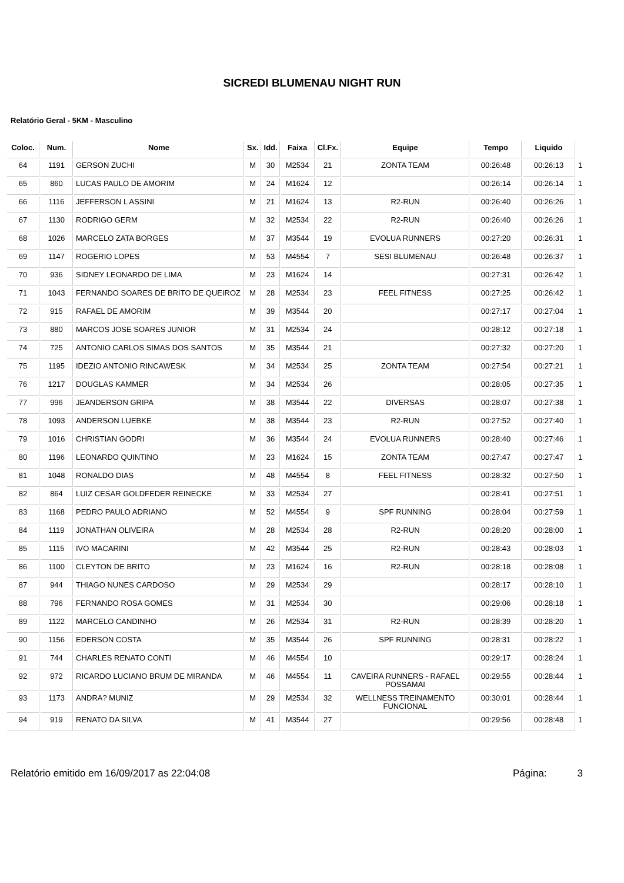SICREDI BLUMENAU NIGHT RUN
Relatório Geral - 5KM - Masculino
| Coloc. | Num. | Nome | Sx. | Idd. | Faixa | Cl.Fx. | Equipe | Tempo | Liquido | |
| 64 | 1191 | GERSON ZUCHI | M | 30 | M2534 | 21 | ZONTA TEAM | 00:26:48 | 00:26:13 | 1 |
| 65 | 860 | LUCAS PAULO DE AMORIM | M | 24 | M1624 | 12 | | 00:26:14 | 00:26:14 | 1 |
| 66 | 1116 | JEFFERSON L ASSINI | M | 21 | M1624 | 13 | R2-RUN | 00:26:40 | 00:26:26 | 1 |
| 67 | 1130 | RODRIGO GERM | M | 32 | M2534 | 22 | R2-RUN | 00:26:40 | 00:26:26 | 1 |
| 68 | 1026 | MARCELO ZATA BORGES | M | 37 | M3544 | 19 | EVOLUA RUNNERS | 00:27:20 | 00:26:31 | 1 |
| 69 | 1147 | ROGERIO LOPES | M | 53 | M4554 | 7 | SESI BLUMENAU | 00:26:48 | 00:26:37 | 1 |
| 70 | 936 | SIDNEY LEONARDO DE LIMA | M | 23 | M1624 | 14 | | 00:27:31 | 00:26:42 | 1 |
| 71 | 1043 | FERNANDO SOARES DE BRITO DE QUEIROZ | M | 28 | M2534 | 23 | FEEL FITNESS | 00:27:25 | 00:26:42 | 1 |
| 72 | 915 | RAFAEL DE AMORIM | M | 39 | M3544 | 20 | | 00:27:17 | 00:27:04 | 1 |
| 73 | 880 | MARCOS JOSE SOARES JUNIOR | M | 31 | M2534 | 24 | | 00:28:12 | 00:27:18 | 1 |
| 74 | 725 | ANTONIO CARLOS SIMAS DOS SANTOS | M | 35 | M3544 | 21 | | 00:27:32 | 00:27:20 | 1 |
| 75 | 1195 | IDEZIO ANTONIO RINCAWESK | M | 34 | M2534 | 25 | ZONTA TEAM | 00:27:54 | 00:27:21 | 1 |
| 76 | 1217 | DOUGLAS KAMMER | M | 34 | M2534 | 26 | | 00:28:05 | 00:27:35 | 1 |
| 77 | 996 | JEANDERSON GRIPA | M | 38 | M3544 | 22 | DIVERSAS | 00:28:07 | 00:27:38 | 1 |
| 78 | 1093 | ANDERSON LUEBKE | M | 38 | M3544 | 23 | R2-RUN | 00:27:52 | 00:27:40 | 1 |
| 79 | 1016 | CHRISTIAN GODRI | M | 36 | M3544 | 24 | EVOLUA RUNNERS | 00:28:40 | 00:27:46 | 1 |
| 80 | 1196 | LEONARDO QUINTINO | M | 23 | M1624 | 15 | ZONTA TEAM | 00:27:47 | 00:27:47 | 1 |
| 81 | 1048 | RONALDO DIAS | M | 48 | M4554 | 8 | FEEL FITNESS | 00:28:32 | 00:27:50 | 1 |
| 82 | 864 | LUIZ CESAR GOLDFEDER REINECKE | M | 33 | M2534 | 27 | | 00:28:41 | 00:27:51 | 1 |
| 83 | 1168 | PEDRO PAULO ADRIANO | M | 52 | M4554 | 9 | SPF RUNNING | 00:28:04 | 00:27:59 | 1 |
| 84 | 1119 | JONATHAN OLIVEIRA | M | 28 | M2534 | 28 | R2-RUN | 00:28:20 | 00:28:00 | 1 |
| 85 | 1115 | IVO MACARINI | M | 42 | M3544 | 25 | R2-RUN | 00:28:43 | 00:28:03 | 1 |
| 86 | 1100 | CLEYTON DE BRITO | M | 23 | M1624 | 16 | R2-RUN | 00:28:18 | 00:28:08 | 1 |
| 87 | 944 | THIAGO NUNES CARDOSO | M | 29 | M2534 | 29 | | 00:28:17 | 00:28:10 | 1 |
| 88 | 796 | FERNANDO ROSA GOMES | M | 31 | M2534 | 30 | | 00:29:06 | 00:28:18 | 1 |
| 89 | 1122 | MARCELO CANDINHO | M | 26 | M2534 | 31 | R2-RUN | 00:28:39 | 00:28:20 | 1 |
| 90 | 1156 | EDERSON COSTA | M | 35 | M3544 | 26 | SPF RUNNING | 00:28:31 | 00:28:22 | 1 |
| 91 | 744 | CHARLES RENATO CONTI | M | 46 | M4554 | 10 | | 00:29:17 | 00:28:24 | 1 |
| 92 | 972 | RICARDO LUCIANO BRUM DE MIRANDA | M | 46 | M4554 | 11 | CAVEIRA RUNNERS - RAFAEL POSSAMAI | 00:29:55 | 00:28:44 | 1 |
| 93 | 1173 | ANDRA? MUNIZ | M | 29 | M2534 | 32 | WELLNESS TREINAMENTO FUNCIONAL | 00:30:01 | 00:28:44 | 1 |
| 94 | 919 | RENATO DA SILVA | M | 41 | M3544 | 27 | | 00:29:56 | 00:28:48 | 1 |
Relatório emitido em 16/09/2017 as 22:04:08 Página: 3